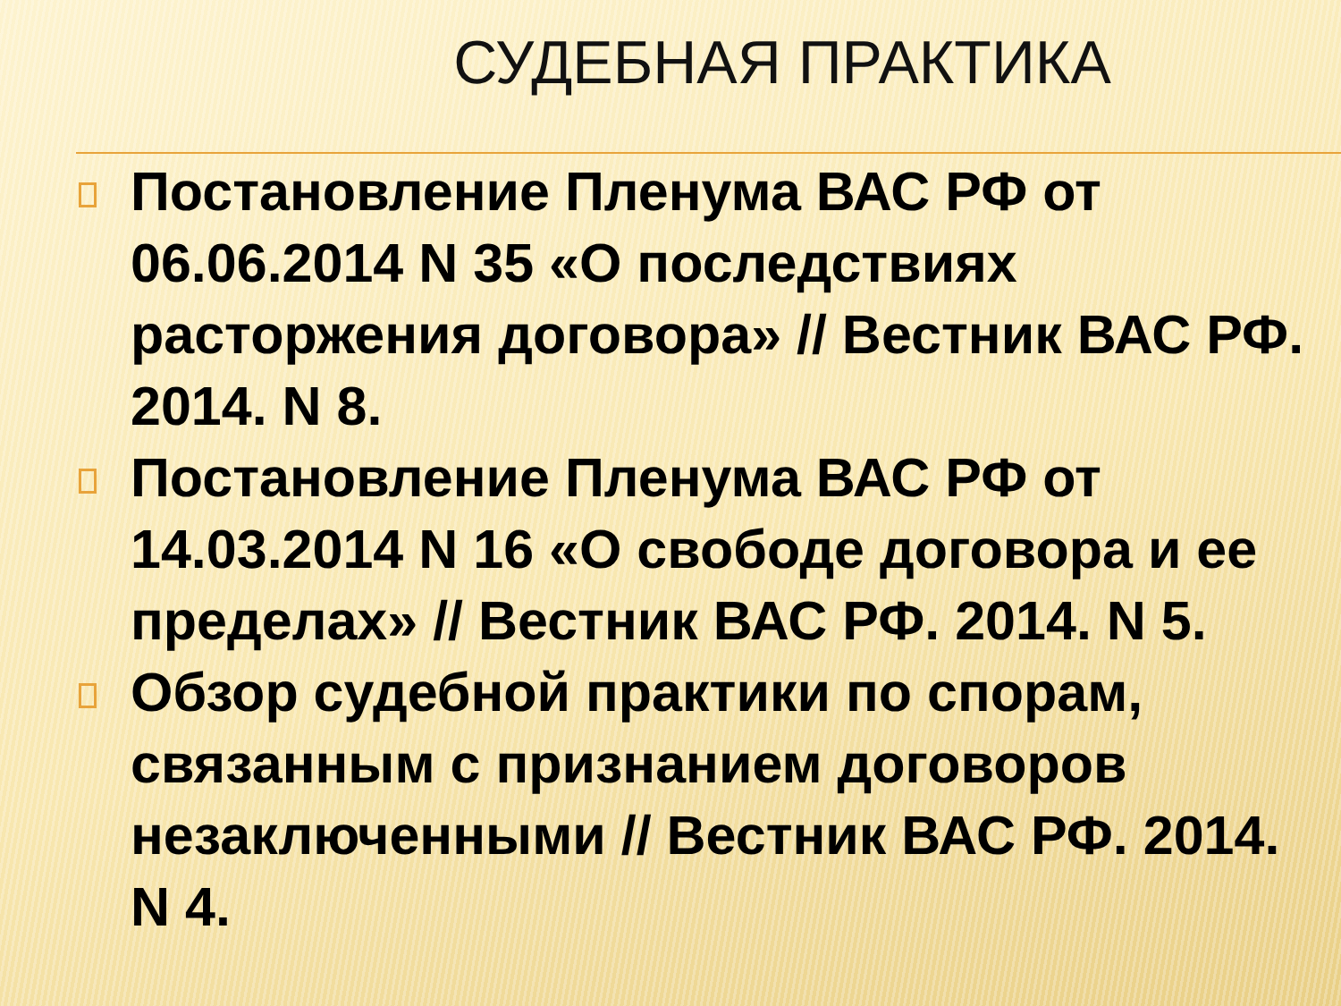СУДЕБНАЯ ПРАКТИКА
Постановление Пленума ВАС РФ от 06.06.2014 N 35 «О последствиях расторжения договора» // Вестник ВАС РФ. 2014. N 8.
Постановление Пленума ВАС РФ от 14.03.2014 N 16 «О свободе договора и ее пределах» // Вестник ВАС РФ. 2014. N 5.
Обзор судебной практики по спорам, связанным с признанием договоров незаключенными // Вестник ВАС РФ. 2014. N 4.